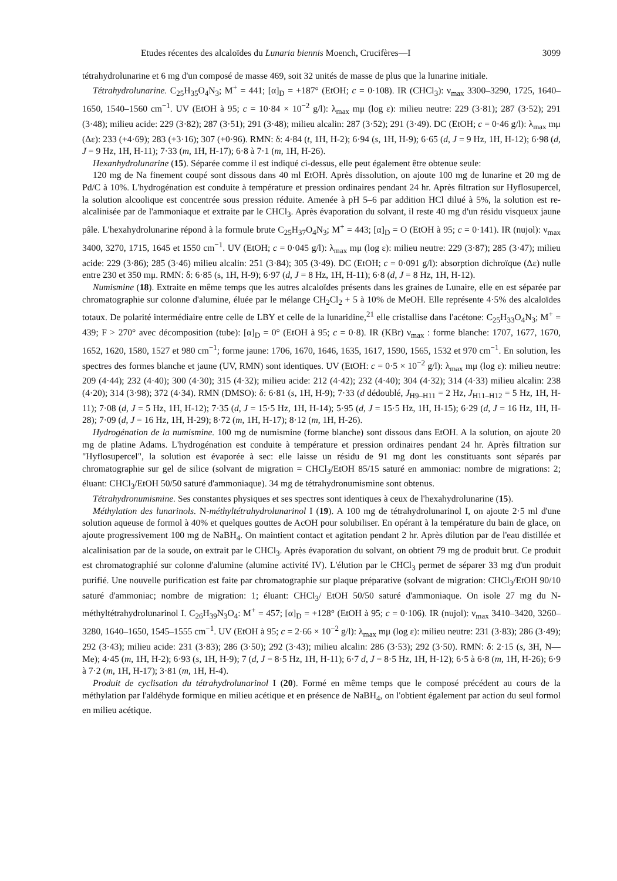Etudes récentes des alcaloïdes du Lunaria biennis Moench, Crucifères—I 3099
tétrahydrolunarine et 6 mg d'un composé de masse 469, soit 32 unités de masse de plus que la lunarine initiale.
Tétrahydrolunarine. C<sub>25</sub>H<sub>35</sub>O<sub>4</sub>N<sub>3</sub>; M<sup>+</sup> = 441; [α]<sub>D</sub> = +187° (EtOH; c = 0·108). IR (CHCl<sub>3</sub>): ν<sub>max</sub> 3300–3290, 1725, 1640–1650, 1540–1560 cm<sup>−1</sup>. UV (EtOH à 95; c = 10·84 × 10<sup>−2</sup> g/l): λ<sub>max</sub> mμ (log ε): milieu neutre: 229 (3·81); 287 (3·52); 291 (3·48); milieu acide: 229 (3·82); 287 (3·51); 291 (3·48); milieu alcalin: 287 (3·52); 291 (3·49). DC (EtOH; c = 0·46 g/l): λ<sub>max</sub> mμ (Δε): 233 (+4·69); 283 (+3·16); 307 (+0·96). RMN: δ: 4·84 (t, 1H, H-2); 6·94 (s, 1H, H-9); 6·65 (d, J = 9 Hz, 1H, H-12); 6·98 (d, J = 9 Hz, 1H, H-11); 7·33 (m, 1H, H-17); 6·8 à 7·1 (m, 1H, H-26).
Hexanhydrolunarine (15). Séparée comme il est indiqué ci-dessus, elle peut également être obtenue seule:
120 mg de Na finement coupé sont dissous dans 40 ml EtOH. Après dissolution, on ajoute 100 mg de lunarine et 20 mg de Pd/C à 10%. L'hydrogénation est conduite à température et pression ordinaires pendant 24 hr. Après filtration sur Hyflosupercel, la solution alcoolique est concentrée sous pression réduite. Amenée à pH 5–6 par addition HCl dilué à 5%, la solution est re-alcalinisée par de l'ammoniaque et extraite par le CHCl<sub>3</sub>. Après évaporation du solvant, il reste 40 mg d'un résidu visqueux jaune pâle. L'hexahydrolunarine répond à la formule brute C<sub>25</sub>H<sub>37</sub>O<sub>4</sub>N<sub>3</sub>; M<sup>+</sup> = 443; [α]<sub>D</sub> = O (EtOH à 95; c = 0·141). IR (nujol): ν<sub>max</sub> 3400, 3270, 1715, 1645 et 1550 cm<sup>−1</sup>. UV (EtOH; c = 0·045 g/l): λ<sub>max</sub> mμ (log ε): milieu neutre: 229 (3·87); 285 (3·47); milieu acide: 229 (3·86); 285 (3·46) milieu alcalin: 251 (3·84); 305 (3·49). DC (EtOH; c = 0·091 g/l): absorption dichroïque (Δε) nulle entre 230 et 350 mμ. RMN: δ: 6·85 (s, 1H, H-9); 6·97 (d, J = 8 Hz, 1H, H-11); 6·8 (d, J = 8 Hz, 1H, H-12).
Numismine (18). Extraite en même temps que les autres alcaloïdes présents dans les graines de Lunaire, elle en est séparée par chromatographie sur colonne d'alumine, éluée par le mélange CH<sub>2</sub>Cl<sub>2</sub> + 5 à 10% de MeOH. Elle représente 4·5% des alcaloïdes totaux. De polarité intermédiaire entre celle de LBY et celle de la lunaridine,<sup>21</sup> elle cristallise dans l'acétone: C<sub>25</sub>H<sub>33</sub>O<sub>4</sub>N<sub>3</sub>; M<sup>+</sup> = 439; F > 270° avec décomposition (tube): [α]<sub>D</sub> = 0° (EtOH à 95; c = 0·8). IR (KBr) ν<sub>max</sub> : forme blanche: 1707, 1677, 1670, 1652, 1620, 1580, 1527 et 980 cm<sup>−1</sup>; forme jaune: 1706, 1670, 1646, 1635, 1617, 1590, 1565, 1532 et 970 cm<sup>−1</sup>. En solution, les spectres des formes blanche et jaune (UV, RMN) sont identiques. UV (EtOH: c = 0·5 × 10<sup>−2</sup> g/l): λ<sub>max</sub> mμ (log ε): milieu neutre: 209 (4·44); 232 (4·40); 300 (4·30); 315 (4·32); milieu acide: 212 (4·42); 232 (4·40); 304 (4·32); 314 (4·33) milieu alcalin: 238 (4·20); 314 (3·98); 372 (4·34). RMN (DMSO): δ: 6·81 (s, 1H, H-9); 7·33 (d dédoublé, J<sub>H9–H11</sub> = 2 Hz, J<sub>H11–H12</sub> = 5 Hz, 1H, H-11); 7·08 (d, J = 5 Hz, 1H, H-12); 7·35 (d, J = 15·5 Hz, 1H, H-14); 5·95 (d, J = 15·5 Hz, 1H, H-15); 6·29 (d, J = 16 Hz, 1H, H-28); 7·09 (d, J = 16 Hz, 1H, H-29); 8·72 (m, 1H, H-17); 8·12 (m, 1H, H-26).
Hydrogénation de la numismine. 100 mg de numismine (forme blanche) sont dissous dans EtOH. A la solution, on ajoute 20 mg de platine Adams. L'hydrogénation est conduite à température et pression ordinaires pendant 24 hr. Après filtration sur "Hyflosupercel", la solution est évaporée à sec: elle laisse un résidu de 91 mg dont les constituants sont séparés par chromatographie sur gel de silice (solvant de migration = CHCl<sub>3</sub>/EtOH 85/15 saturé en ammoniac: nombre de migrations: 2; éluant: CHCl<sub>3</sub>/EtOH 50/50 saturé d'ammoniaque). 34 mg de tétrahydronumismine sont obtenus.
Tétrahydronumismine. Ses constantes physiques et ses spectres sont identiques à ceux de l'hexahydrolunarine (15).
Méthylation des lunarinols. N-méthyltétrahydrolunarinol I (19). A 100 mg de tétrahydrolunarinol I, on ajoute 2·5 ml d'une solution aqueuse de formol à 40% et quelques gouttes de AcOH pour solubiliser. En opérant à la température du bain de glace, on ajoute progressivement 100 mg de NaBH<sub>4</sub>. On maintient contact et agitation pendant 2 hr. Après dilution par de l'eau distillée et alcalinisation par de la soude, on extrait par le CHCl<sub>3</sub>. Après évaporation du solvant, on obtient 79 mg de produit brut. Ce produit est chromatographié sur colonne d'alumine (alumine activité IV). L'élution par le CHCl<sub>3</sub> permet de séparer 33 mg d'un produit purifié. Une nouvelle purification est faite par chromatographie sur plaque préparative (solvant de migration: CHCl<sub>3</sub>/EtOH 90/10 saturé d'ammoniac; nombre de migration: 1; éluant: CHCl<sub>3</sub>/ EtOH 50/50 saturé d'ammoniaque. On isole 27 mg du N-méthyltétrahydrolunarinol I. C<sub>26</sub>H<sub>39</sub>N<sub>3</sub>O<sub>4</sub>: M<sup>+</sup> = 457; [α]<sub>D</sub> = +128° (EtOH à 95; c = 0·106). IR (nujol): ν<sub>max</sub> 3410–3420, 3260–3280, 1640–1650, 1545–1555 cm<sup>−1</sup>. UV (EtOH à 95; c = 2·66 × 10<sup>−2</sup> g/l): λ<sub>max</sub> mμ (log ε): milieu neutre: 231 (3·83); 286 (3·49); 292 (3·43); milieu acide: 231 (3·83); 286 (3·50); 292 (3·43); milieu alcalin: 286 (3·53); 292 (3·50). RMN: δ: 2·15 (s, 3H, N—Me); 4·45 (m, 1H, H-2); 6·93 (s, 1H, H-9); 7 (d, J = 8·5 Hz, 1H, H-11); 6·7 d, J = 8·5 Hz, 1H, H-12); 6·5 à 6·8 (m, 1H, H-26); 6·9 à 7·2 (m, 1H, H-17); 3·81 (m, 1H, H-4).
Produit de cyclisation du tétrahydrolunarinol I (20). Formé en même temps que le composé précédent au cours de la méthylation par l'aldéhyde formique en milieu acétique et en présence de NaBH<sub>4</sub>, on l'obtient également par action du seul formol en milieu acétique.